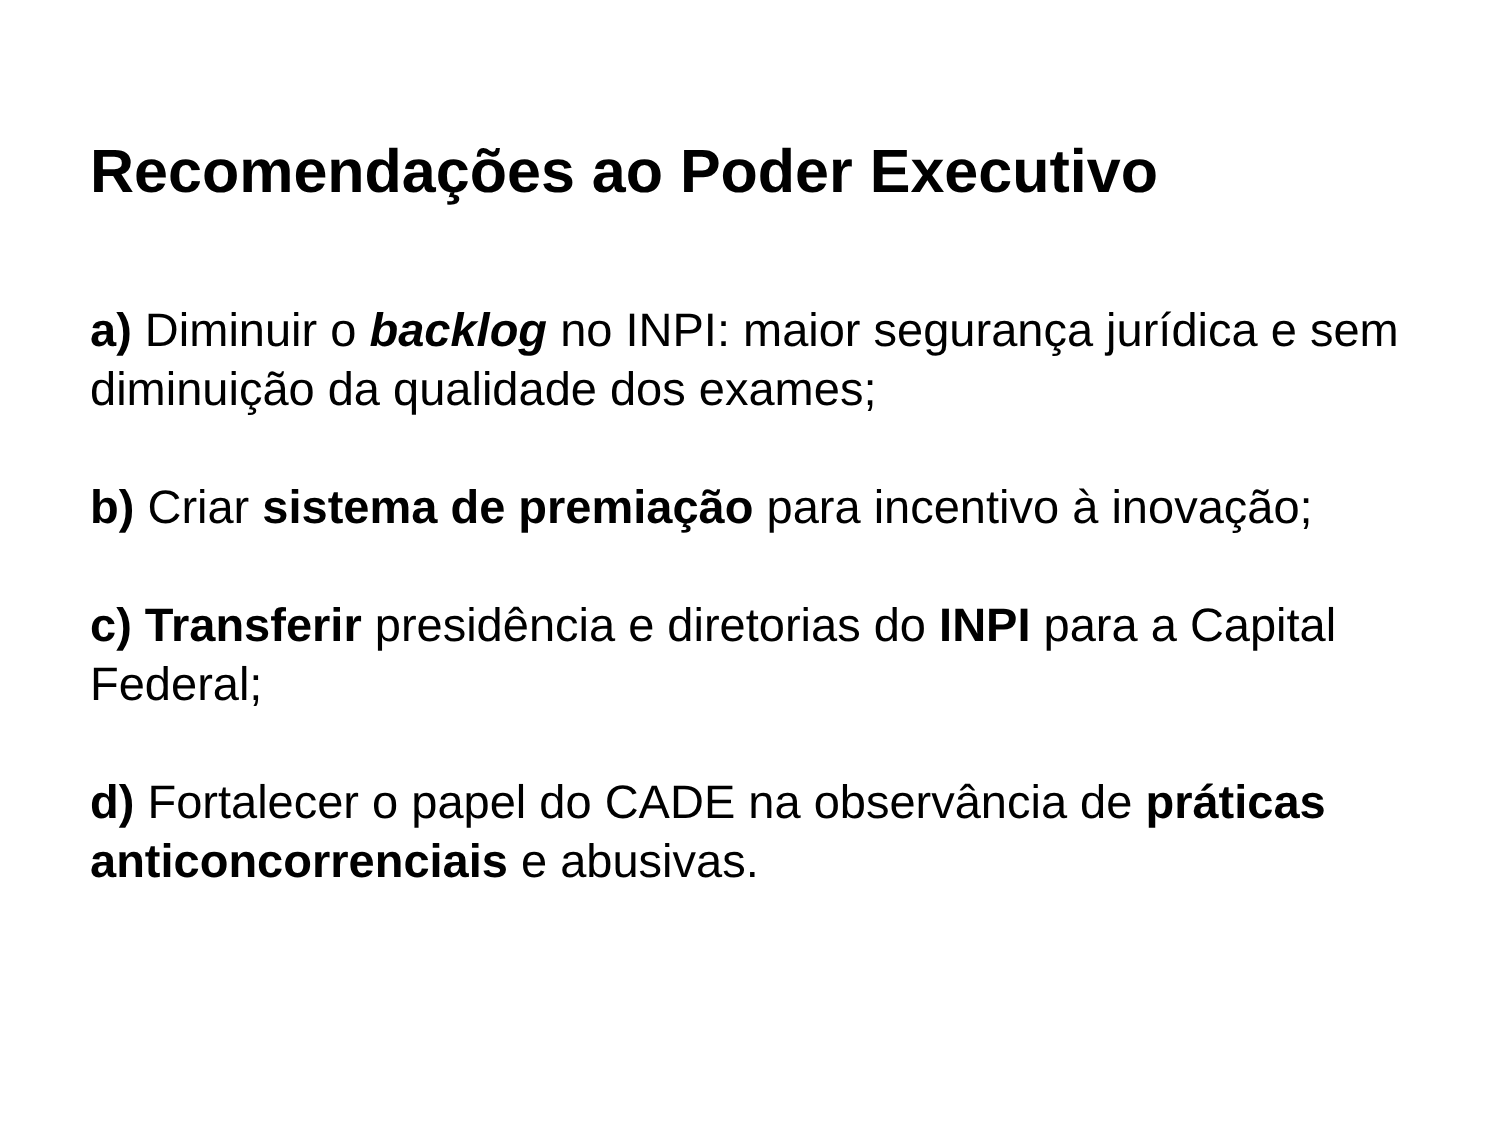Recomendações ao Poder Executivo
a) Diminuir o backlog no INPI: maior segurança jurídica e sem diminuição da qualidade dos exames;
b) Criar sistema de premiação para incentivo à inovação;
c) Transferir presidência e diretorias do INPI para a Capital Federal;
d) Fortalecer o papel do CADE na observância de práticas anticoncorrenciais e abusivas.